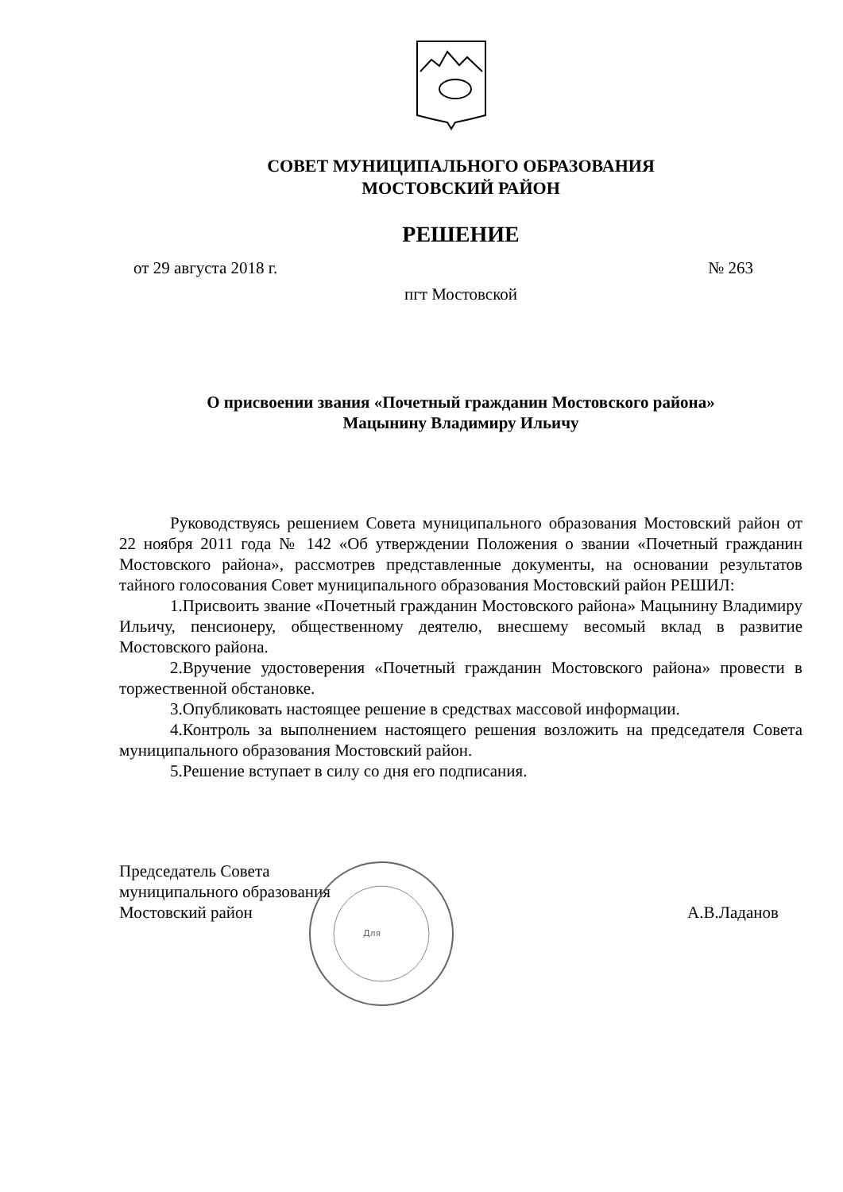СОВЕТ МУНИЦИПАЛЬНОГО ОБРАЗОВАНИЯ
МОСТОВСКИЙ РАЙОН
РЕШЕНИЕ
от 29 августа 2018 г. № 263
пгт Мостовской
О присвоении звания «Почетный гражданин Мостовского района»
Мацынину Владимиру Ильичу
Руководствуясь решением Совета муниципального образования Мостовский район от 22 ноября 2011 года № 142 «Об утверждении Положения о звании «Почетный гражданин Мостовского района», рассмотрев представленные документы, на основании результатов тайного голосования Совет муниципального образования Мостовский район РЕШИЛ:
1.Присвоить звание «Почетный гражданин Мостовского района» Мацынину Владимиру Ильичу, пенсионеру, общественному деятелю, внесшему весомый вклад в развитие Мостовского района.
2.Вручение удостоверения «Почетный гражданин Мостовского района» провести в торжественной обстановке.
3.Опубликовать настоящее решение в средствах массовой информации.
4.Контроль за выполнением настоящего решения возложить на председателя Совета муниципального образования Мостовский район.
5.Решение вступает в силу со дня его подписания.
Председатель Совета
муниципального образования
Мостовский район
А.В.Ладанов
Для